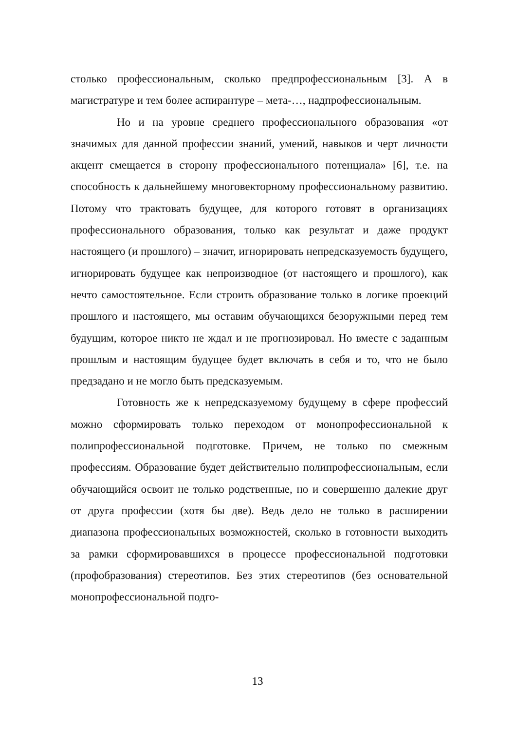столько профессиональным, сколько предпрофессиональным [3]. А в магистратуре и тем более аспирантуре – мета-…, надпрофессиональным.
Но и на уровне среднего профессионального образования «от значимых для данной профессии знаний, умений, навыков и черт личности акцент смещается в сторону профессионального потенциала» [6], т.е. на способность к дальнейшему многовекторному профессиональному развитию. Потому что трактовать будущее, для которого готовят в организациях профессионального образования, только как результат и даже продукт настоящего (и прошлого) – значит, игнорировать непредсказуемость будущего, игнорировать будущее как непроизводное (от настоящего и прошлого), как нечто самостоятельное. Если строить образование только в логике проекций прошлого и настоящего, мы оставим обучающихся безоружными перед тем будущим, которое никто не ждал и не прогнозировал. Но вместе с заданным прошлым и настоящим будущее будет включать в себя и то, что не было предзадано и не могло быть предсказуемым.
Готовность же к непредсказуемому будущему в сфере профессий можно сформировать только переходом от монопрофессиональной к полипрофессиональной подготовке. Причем, не только по смежным профессиям. Образование будет действительно полипрофессиональным, если обучающийся освоит не только родственные, но и совершенно далекие друг от друга профессии (хотя бы две). Ведь дело не только в расширении диапазона профессиональных возможностей, сколько в готовности выходить за рамки сформировавшихся в процессе профессиональной подготовки (профобразования) стереотипов. Без этих стереотипов (без основательной монопрофессиональной подго-
13